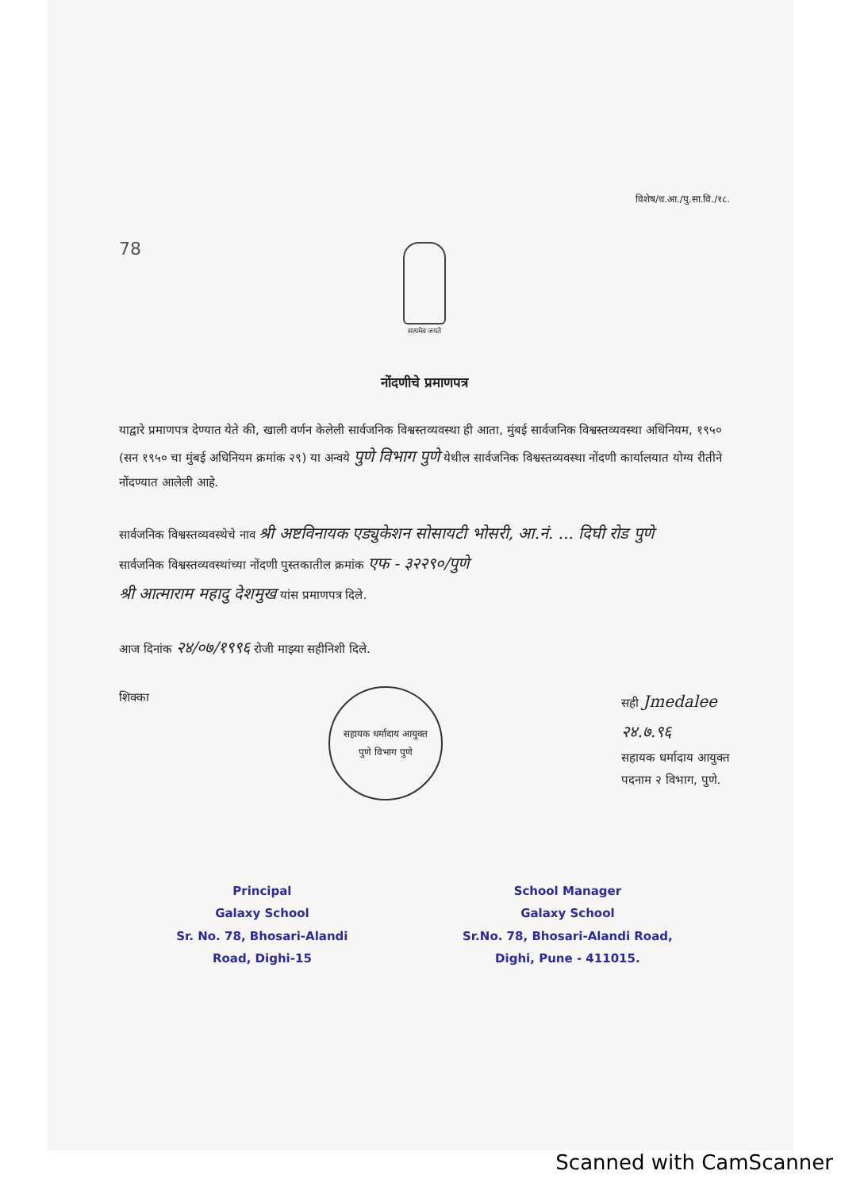विशेष/ध.आ./पु.सा.वि./१८.
78
सत्यमेव जयते
नोंदणीचे प्रमाणपत्र
याद्वारे प्रमाणपत्र देण्यात येते की, खाली वर्णन केलेली सार्वजनिक विश्वस्तव्यवस्था ही आता, मुंबई सार्वजनिक विश्वस्तव्यवस्था अधिनियम, १९५० (सन १९५० चा मुंबई अधिनियम क्रमांक २९) या अन्वये पुणे विभाग पुणे येथील सार्वजनिक विश्वस्तव्यवस्था नोंदणी कार्यालयात योग्य रीतीने नोंदण्यात आलेली आहे.
सार्वजनिक विश्वस्तव्यवस्थेचे नाव श्री अष्टविनायक एड्युकेशन सोसायटी भोसरी, आ.नं. ... दिघी रोड पुणे
सार्वजनिक विश्वस्तव्यवस्थांच्या नोंदणी पुस्तकातील क्रमांक एफ - ३२२९०/पुणे
श्री आत्माराम महादु देशमुख यांस प्रमाणपत्र दिले.
आज दिनांक २४/०७/१९९६ रोजी माझ्या सहीनिशी दिले.
शिक्का
सहायक धर्मादाय आयुक्त
पुणे विभाग पुणे
सही Jmedalee
२४.७.९६
सहायक धर्मादाय आयुक्त
पदनाम २ विभाग, पुणे.
Principal
Galaxy School
Sr. No. 78, Bhosari-Alandi
Road, Dighi-15
School Manager
Galaxy School
Sr.No. 78, Bhosari-Alandi Road,
Dighi, Pune - 411015.
Scanned with CamScanner